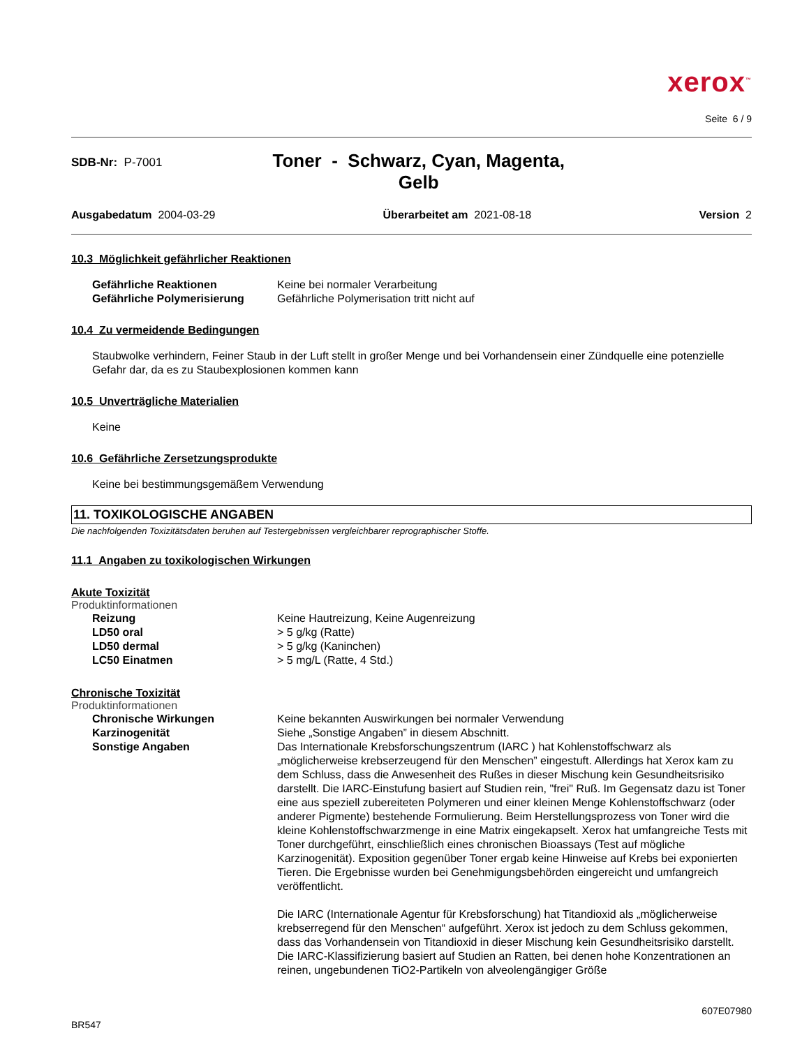xerox<sup>™</sup>
Seite 6 / 9
SDB-Nr: P-7001
Toner - Schwarz, Cyan, Magenta,
Gelb
Ausgabedatum 2004-03-29 Überarbeitet am 2021-08-18 Version 2
10.3 Möglichkeit gefährlicher Reaktionen
Gefährliche Reaktionen Keine bei normaler Verarbeitung
Gefährliche Polymerisierung Gefährliche Polymerisation tritt nicht auf
10.4 Zu vermeidende Bedingungen
Staubwolke verhindern, Feiner Staub in der Luft stellt in großer Menge und bei Vorhandensein einer Zündquelle eine potenzielle Gefahr dar, da es zu Staubexplosionen kommen kann
10.5 Unverträgliche Materialien
Keine
10.6 Gefährliche Zersetzungsprodukte
Keine bei bestimmungsgemäßem Verwendung
11. TOXIKOLOGISCHE ANGABEN
Die nachfolgenden Toxizitätsdaten beruhen auf Testergebnissen vergleichbarer reprographischer Stoffe.
11.1 Angaben zu toxikologischen Wirkungen
Akute Toxizität
Produktinformationen
Reizung Keine Hautreizung, Keine Augenreizung
LD50 oral > 5 g/kg (Ratte)
LD50 dermal > 5 g/kg (Kaninchen)
LC50 Einatmen > 5 mg/L (Ratte, 4 Std.)
Chronische Toxizität
Produktinformationen
Chronische Wirkungen Keine bekannten Auswirkungen bei normaler Verwendung
Karzinogenität Siehe „Sonstige Angaben” in diesem Abschnitt.
Sonstige Angaben Das Internationale Krebsforschungszentrum (IARC ) hat Kohlenstoffschwarz als „möglicherweise krebserzeugend für den Menschen” eingestuft. Allerdings hat Xerox kam zu dem Schluss, dass die Anwesenheit des Rußes in dieser Mischung kein Gesundheitsrisiko darstellt. Die IARC-Einstufung basiert auf Studien rein, "frei" Ruß. Im Gegensatz dazu ist Toner eine aus speziell zubereiteten Polymeren und einer kleinen Menge Kohlenstoffschwarz (oder anderer Pigmente) bestehende Formulierung. Beim Herstellungsprozess von Toner wird die kleine Kohlenstoffschwarzmenge in eine Matrix eingekapselt. Xerox hat umfangreiche Tests mit Toner durchgeführt, einschließlich eines chronischen Bioassays (Test auf mögliche Karzinogenität). Exposition gegenüber Toner ergab keine Hinweise auf Krebs bei exponierten Tieren. Die Ergebnisse wurden bei Genehmigungsbehörden eingereicht und umfangreich veröffentlicht.
Die IARC (Internationale Agentur für Krebsforschung) hat Titandioxid als „möglicherweise krebserregend für den Menschen“ aufgeführt. Xerox ist jedoch zu dem Schluss gekommen, dass das Vorhandensein von Titandioxid in dieser Mischung kein Gesundheitsrisiko darstellt. Die IARC-Klassifizierung basiert auf Studien an Ratten, bei denen hohe Konzentrationen an reinen, ungebundenen TiO2-Partikeln von alveolengängiger Größe
BR547 607E07980